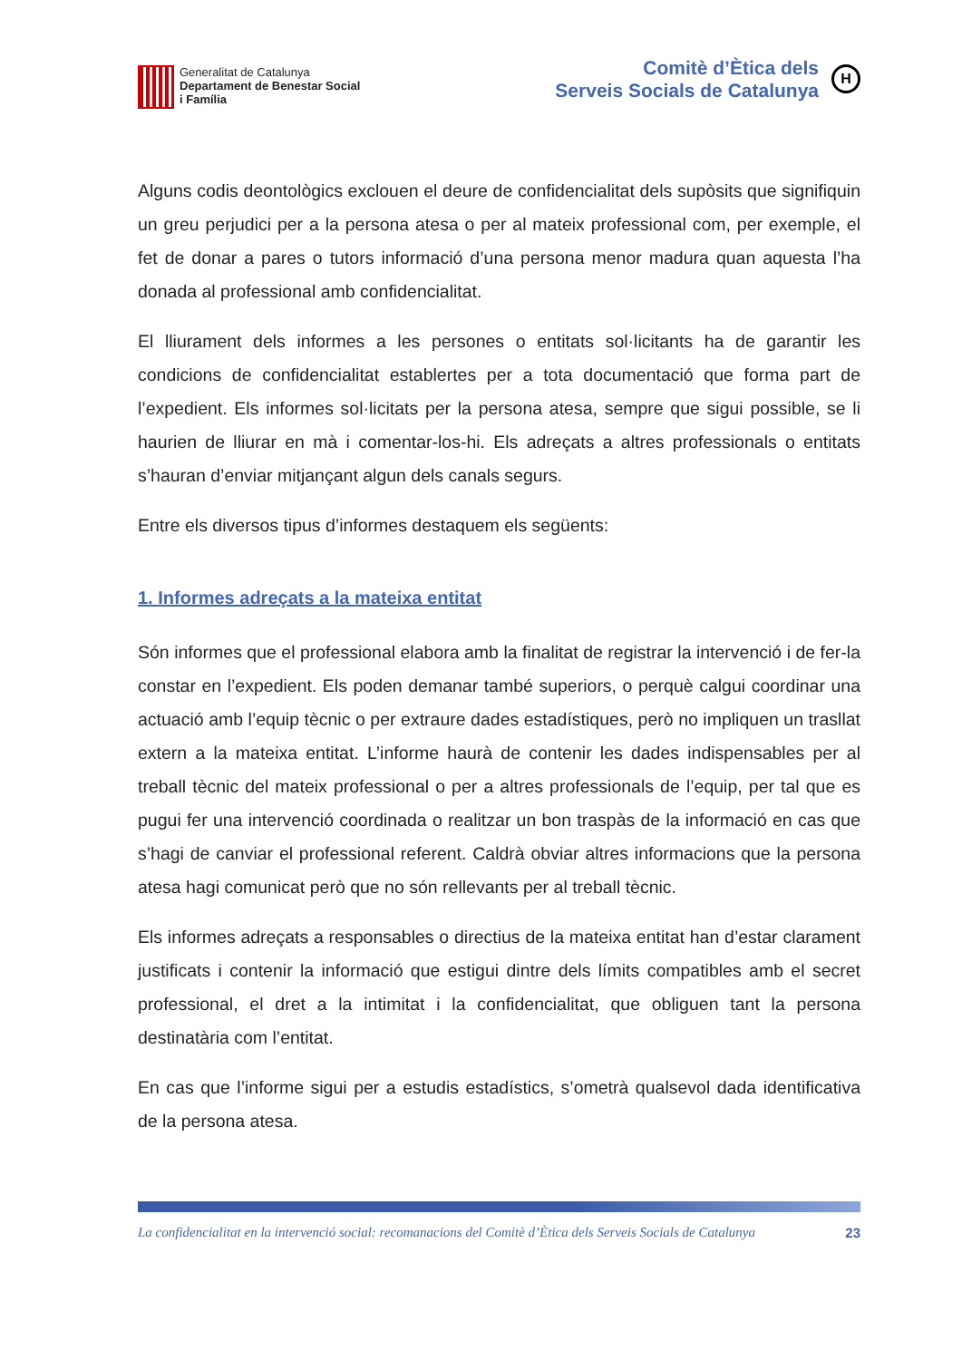Generalitat de Catalunya
Departament de Benestar Social
i Família
Comitè d’Ètica dels
Serveis Socials de Catalunya
H
Alguns codis deontològics exclouen el deure de confidencialitat dels supòsits que signifiquin un greu perjudici per a la persona atesa o per al mateix professional com, per exemple, el fet de donar a pares o tutors informació d’una persona menor madura quan aquesta l’ha donada al professional amb confidencialitat.
El lliurament dels informes a les persones o entitats sol·licitants ha de garantir les condicions de confidencialitat establertes per a tota documentació que forma part de l’expedient. Els informes sol·licitats per la persona atesa, sempre que sigui possible, se li haurien de lliurar en mà i comentar-los-hi. Els adreçats a altres professionals o entitats s’hauran d’enviar mitjançant algun dels canals segurs.
Entre els diversos tipus d’informes destaquem els següents:
1. Informes adreçats a la mateixa entitat
Són informes que el professional elabora amb la finalitat de registrar la intervenció i de fer-la constar en l’expedient. Els poden demanar també superiors, o perquè calgui coordinar una actuació amb l’equip tècnic o per extraure dades estadístiques, però no impliquen un trasllat extern a la mateixa entitat. L’informe haurà de contenir les dades indispensables per al treball tècnic del mateix professional o per a altres professionals de l’equip, per tal que es pugui fer una intervenció coordinada o realitzar un bon traspàs de la informació en cas que s’hagi de canviar el professional referent. Caldrà obviar altres informacions que la persona atesa hagi comunicat però que no són rellevants per al treball tècnic.
Els informes adreçats a responsables o directius de la mateixa entitat han d’estar clarament justificats i contenir la informació que estigui dintre dels límits compatibles amb el secret professional, el dret a la intimitat i la confidencialitat, que obliguen tant la persona destinatària com l’entitat.
En cas que l’informe sigui per a estudis estadístics, s’ometrà qualsevol dada identificativa de la persona atesa.
La confidencialitat en la intervenció social: recomanacions del Comitè d’Ètica dels Serveis Socials de Catalunya 23